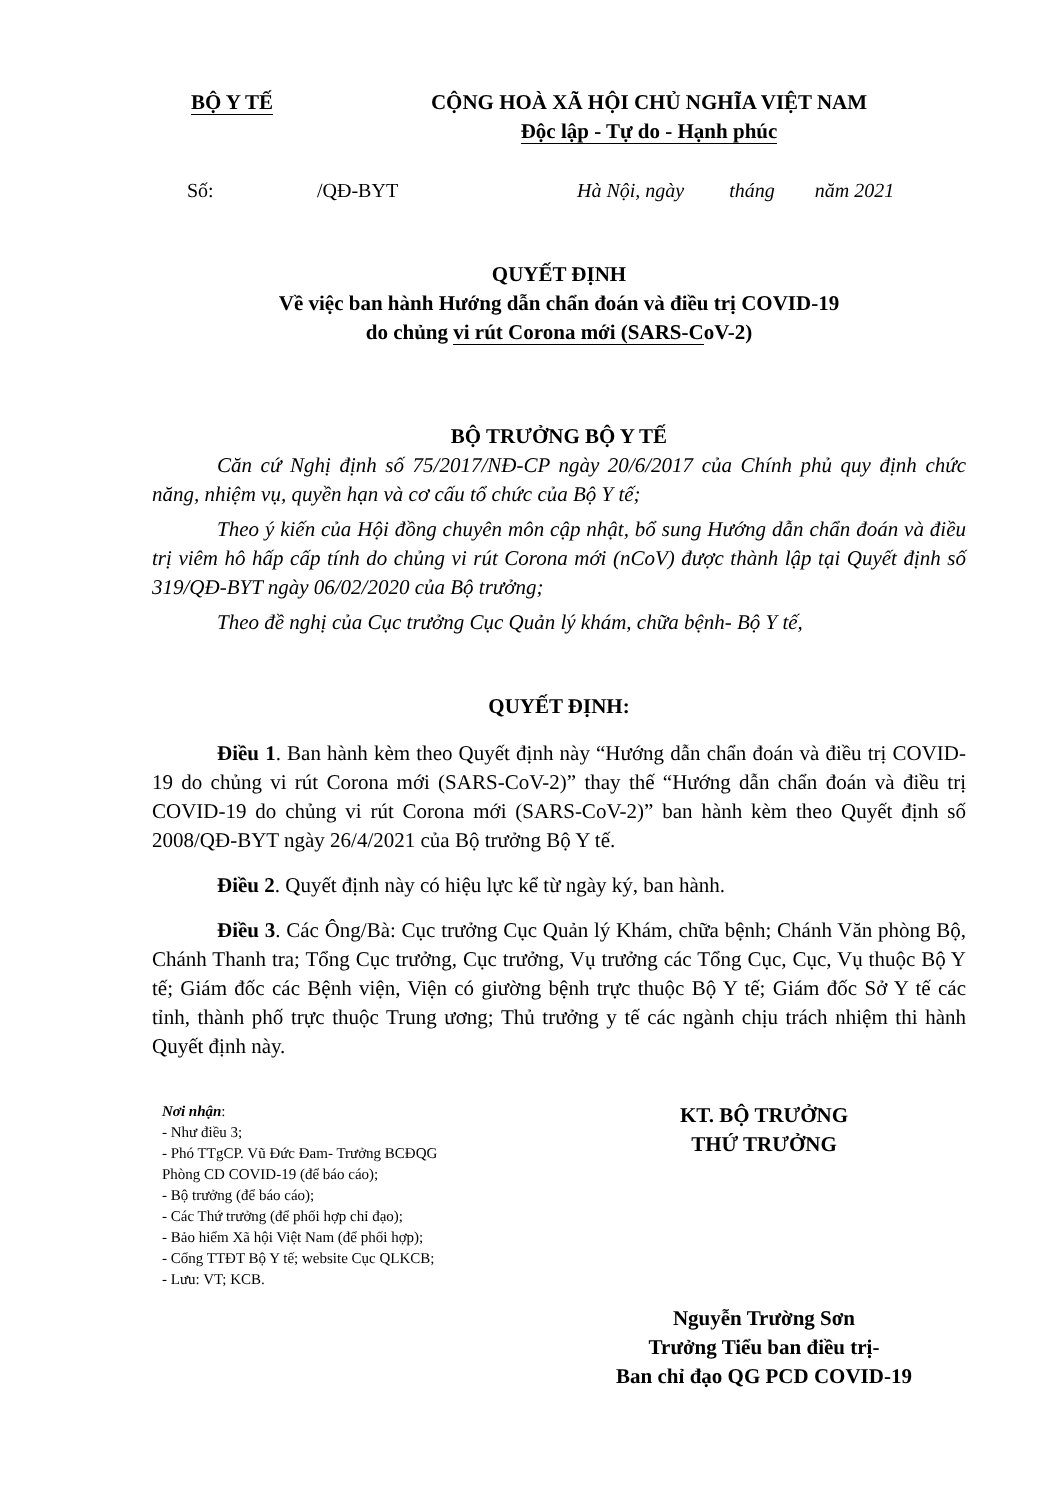BỘ Y TẾ
CỘNG HOÀ XÃ HỘI CHỦ NGHĨA VIỆT NAM
Độc lập - Tự do - Hạnh phúc
Số: /QĐ-BYT Hà Nội, ngày tháng năm 2021
QUYẾT ĐỊNH
Về việc ban hành Hướng dẫn chẩn đoán và điều trị COVID-19
do chủng vi rút Corona mới (SARS-CoV-2)
BỘ TRƯỞNG BỘ Y TẾ
Căn cứ Nghị định số 75/2017/NĐ-CP ngày 20/6/2017 của Chính phủ quy định chức năng, nhiệm vụ, quyền hạn và cơ cấu tổ chức của Bộ Y tế;
Theo ý kiến của Hội đồng chuyên môn cập nhật, bổ sung Hướng dẫn chẩn đoán và điều trị viêm hô hấp cấp tính do chủng vi rút Corona mới (nCoV) được thành lập tại Quyết định số 319/QĐ-BYT ngày 06/02/2020 của Bộ trưởng;
Theo đề nghị của Cục trưởng Cục Quản lý khám, chữa bệnh- Bộ Y tế,
QUYẾT ĐỊNH:
Điều 1. Ban hành kèm theo Quyết định này “Hướng dẫn chẩn đoán và điều trị COVID-19 do chủng vi rút Corona mới (SARS-CoV-2)” thay thế “Hướng dẫn chẩn đoán và điều trị COVID-19 do chủng vi rút Corona mới (SARS-CoV-2)” ban hành kèm theo Quyết định số 2008/QĐ-BYT ngày 26/4/2021 của Bộ trưởng Bộ Y tế.
Điều 2. Quyết định này có hiệu lực kể từ ngày ký, ban hành.
Điều 3. Các Ông/Bà: Cục trưởng Cục Quản lý Khám, chữa bệnh; Chánh Văn phòng Bộ, Chánh Thanh tra; Tổng Cục trưởng, Cục trưởng, Vụ trưởng các Tổng Cục, Cục, Vụ thuộc Bộ Y tế; Giám đốc các Bệnh viện, Viện có giường bệnh trực thuộc Bộ Y tế; Giám đốc Sở Y tế các tỉnh, thành phố trực thuộc Trung ương; Thủ trưởng y tế các ngành chịu trách nhiệm thi hành Quyết định này.
Nơi nhận:
- Như điều 3;
- Phó TTgCP. Vũ Đức Đam- Trưởng BCĐQG
Phòng CD COVID-19 (để báo cáo);
- Bộ trưởng (để báo cáo);
- Các Thứ trưởng (để phối hợp chỉ đạo);
- Bảo hiểm Xã hội Việt Nam (để phối hợp);
- Cổng TTĐT Bộ Y tế; website Cục QLKCB;
- Lưu: VT; KCB.
KT. BỘ TRƯỞNG
THỨ TRƯỞNG
Nguyễn Trường Sơn
Trưởng Tiểu ban điều trị-
Ban chỉ đạo QG PCD COVID-19